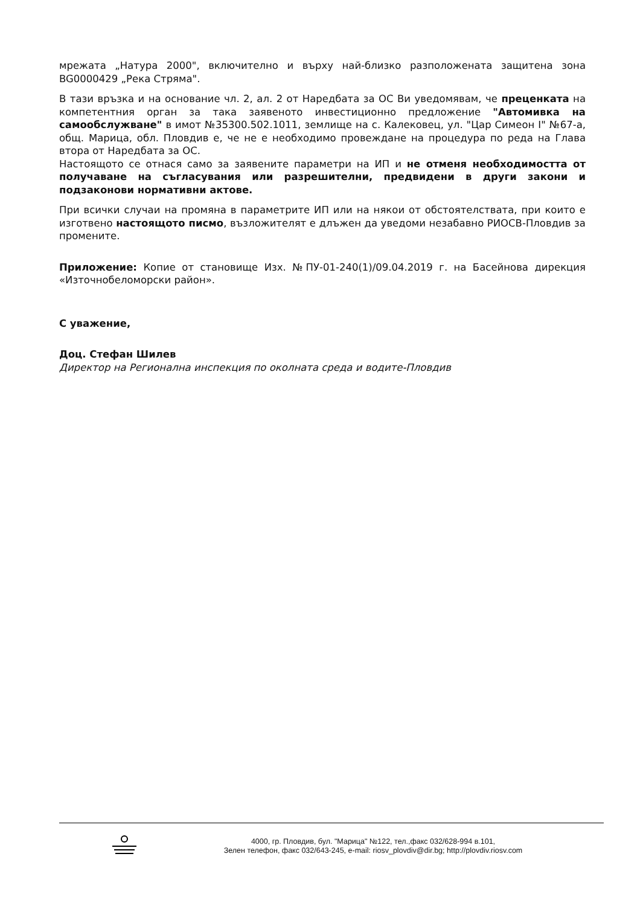мрежата „Натура 2000", включително и върху най-близко разположената защитена зона BG0000429 „Река Стряма".
В тази връзка и на основание чл. 2, ал. 2 от Наредбата за ОС Ви уведомявам, че преценката на компетентния орган за така заявеното инвестиционно предложение "Автомивка на самообслужване" в имот №35300.502.1011, землище на с. Калековец, ул. "Цар Симеон I" №67-а, общ. Марица, обл. Пловдив е, че не е необходимо провеждане на процедура по реда на Глава втора от Наредбата за ОС.
Настоящото се отнася само за заявените параметри на ИП и не отменя необходимостта от получаване на съгласувания или разрешителни, предвидени в други закони и подзаконови нормативни актове.
При всички случаи на промяна в параметрите ИП или на някои от обстоятелствата, при които е изготвено настоящото писмо, възложителят е длъжен да уведоми незабавно РИОСВ-Пловдив за промените.
Приложение: Копие от становище Изх. №ПУ-01-240(1)/09.04.2019 г. на Басейнова дирекция «Източнобеломорски район».
С уважение,
Доц. Стефан Шилев
Директор на Регионална инспекция по околната среда и водите-Пловдив
4000, гр. Пловдив, бул. "Марица" №122, тел.,факс 032/628-994 в.101,
Зелен телефон, факс 032/643-245, e-mail: riosv_plovdiv@dir.bg; http://plovdiv.riosv.com